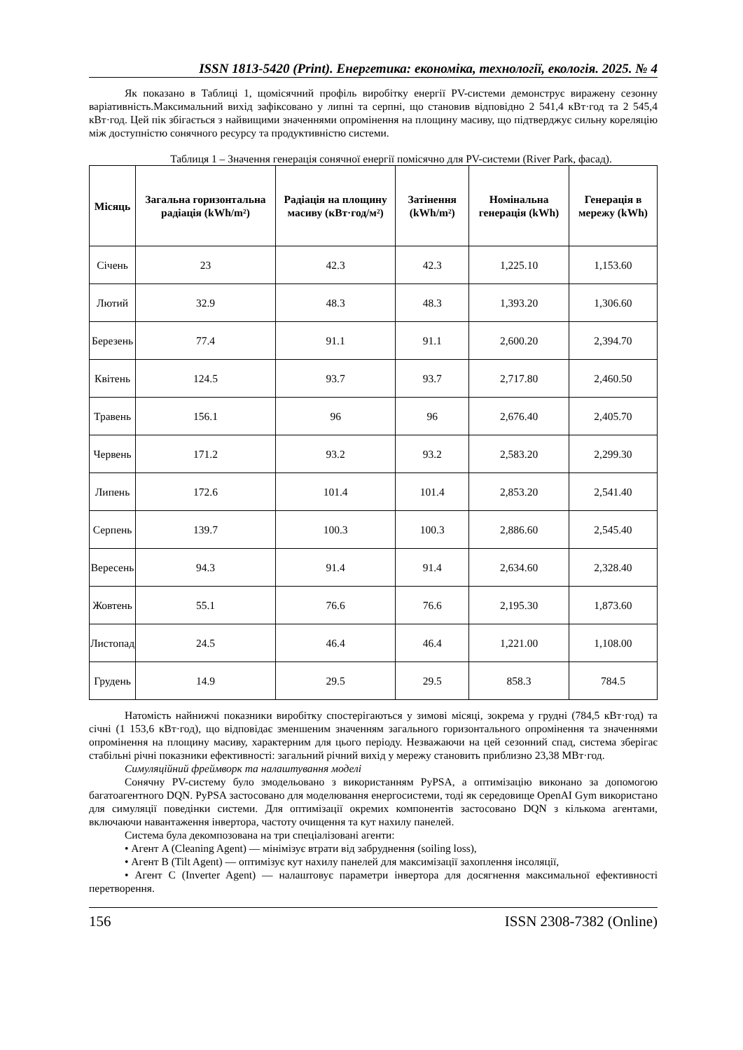ISSN 1813-5420 (Print). Енергетика: економіка, технології, екологія. 2025. № 4
Як показано в Таблиці 1, щомісячний профіль виробітку енергії PV-системи демонструє виражену сезонну варіативність.Максимальний вихід зафіксовано у липні та серпні, що становив відповідно 2 541,4 кВт·год та 2 545,4 кВт·год. Цей пік збігається з найвищими значеннями опромінення на площину масиву, що підтверджує сильну кореляцію між доступністю сонячного ресурсу та продуктивністю системи.
Таблиця 1 – Значення генерація сонячної енергії помісячно для PV-системи (River Park, фасад).
| Місяць | Загальна горизонтальна радіація (kWh/m²) | Радіація на площину масиву (кВт·год/м²) | Затінення (kWh/m²) | Номінальна генерація (kWh) | Генерація в мережу (kWh) |
| --- | --- | --- | --- | --- | --- |
| Січень | 23 | 42.3 | 42.3 | 1,225.10 | 1,153.60 |
| Лютий | 32.9 | 48.3 | 48.3 | 1,393.20 | 1,306.60 |
| Березень | 77.4 | 91.1 | 91.1 | 2,600.20 | 2,394.70 |
| Квітень | 124.5 | 93.7 | 93.7 | 2,717.80 | 2,460.50 |
| Травень | 156.1 | 96 | 96 | 2,676.40 | 2,405.70 |
| Червень | 171.2 | 93.2 | 93.2 | 2,583.20 | 2,299.30 |
| Липень | 172.6 | 101.4 | 101.4 | 2,853.20 | 2,541.40 |
| Серпень | 139.7 | 100.3 | 100.3 | 2,886.60 | 2,545.40 |
| Вересень | 94.3 | 91.4 | 91.4 | 2,634.60 | 2,328.40 |
| Жовтень | 55.1 | 76.6 | 76.6 | 2,195.30 | 1,873.60 |
| Листопад | 24.5 | 46.4 | 46.4 | 1,221.00 | 1,108.00 |
| Грудень | 14.9 | 29.5 | 29.5 | 858.3 | 784.5 |
Натомість найнижчі показники виробітку спостерігаються у зимові місяці, зокрема у грудні (784,5 кВт·год) та січні (1 153,6 кВт·год), що відповідає зменшеним значенням загального горизонтального опромінення та значеннями опромінення на площину масиву, характерним для цього періоду. Незважаючи на цей сезонний спад, система зберігає стабільні річні показники ефективності: загальний річний вихід у мережу становить приблизно 23,38 МВт·год.
Симуляційний фреймворк та налаштування моделі
Сонячну PV-систему було змодельовано з використанням PyPSA, а оптимізацію виконано за допомогою багатоагентного DQN. PyPSA застосовано для моделювання енергосистеми, тоді як середовище OpenAI Gym використано для симуляції поведінки системи. Для оптимізації окремих компонентів застосовано DQN з кількома агентами, включаючи навантаження інвертора, частоту очищення та кут нахилу панелей.
Система була декомпозована на три спеціалізовані агенти:
• Агент A (Cleaning Agent) — мінімізує втрати від забруднення (soiling loss),
• Агент B (Tilt Agent) — оптимізує кут нахилу панелей для максимізації захоплення інсоляції,
• Агент C (Inverter Agent) — налаштовує параметри інвертора для досягнення максимальної ефективності перетворення.
156 ISSN 2308-7382 (Online)